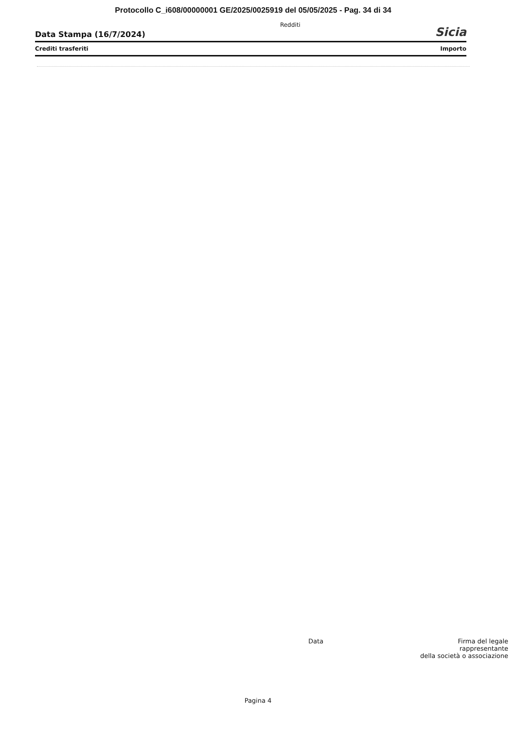Protocollo C_i608/00000001 GE/2025/0025919 del 05/05/2025 - Pag. 34 di 34
Data Stampa (16/7/2024) Redditi Sicia
Crediti trasferiti Importo
Data Firma del legale
rappresentante
della società o associazione
Pagina 4